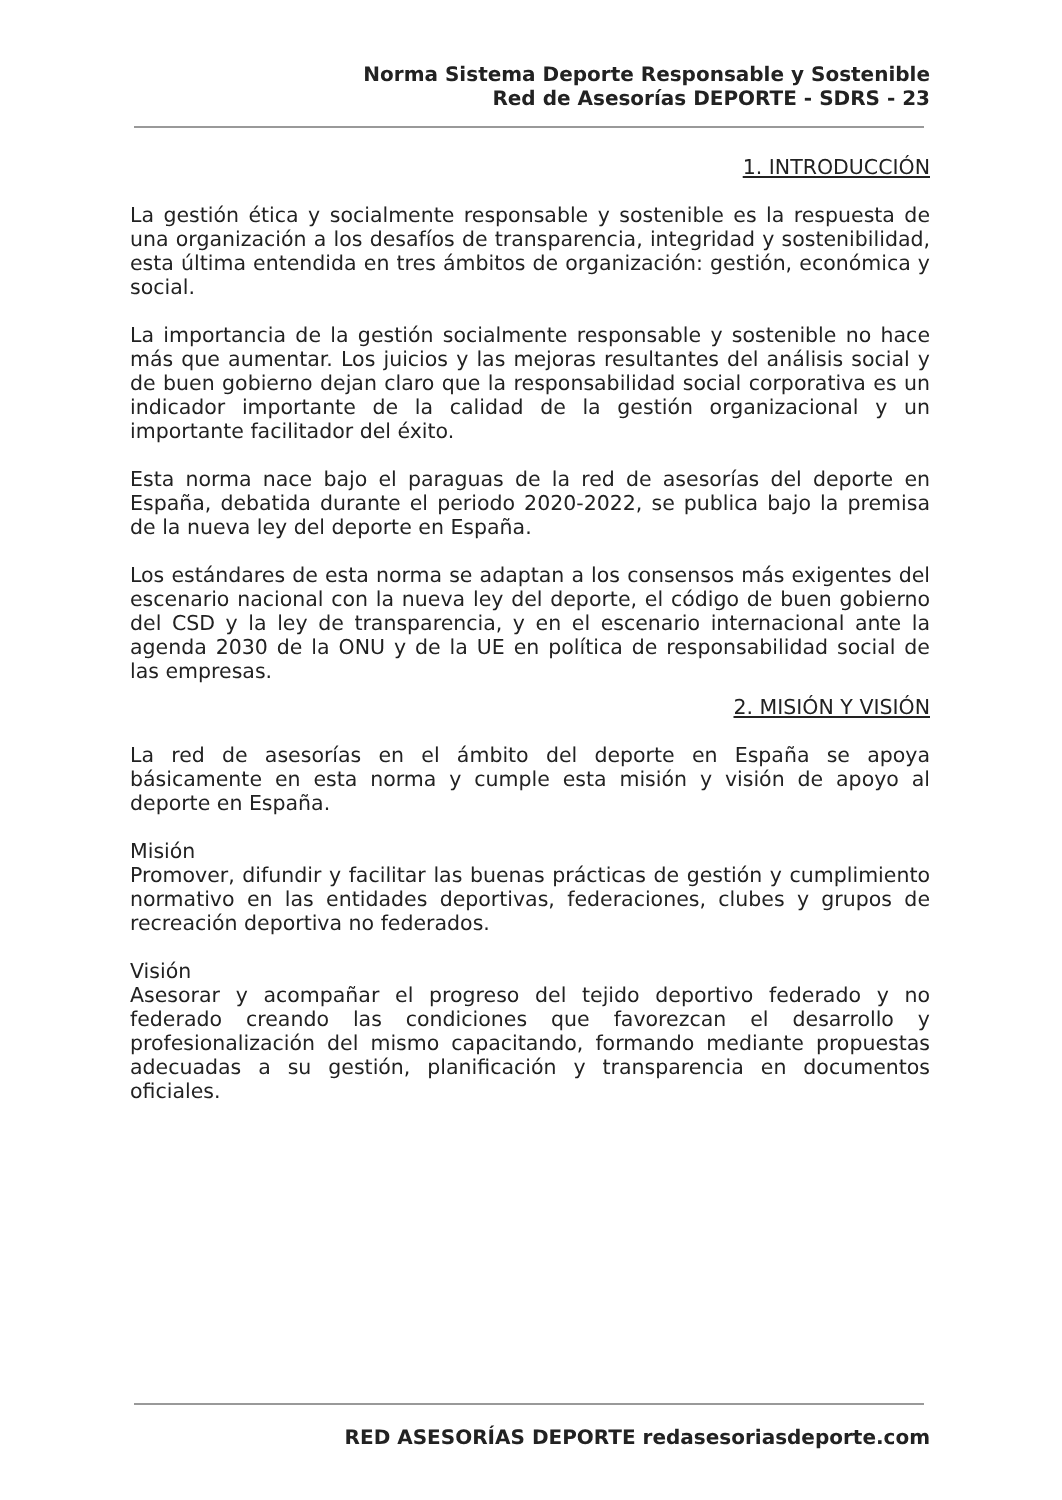Norma Sistema Deporte Responsable y Sostenible
Red de Asesorías DEPORTE - SDRS - 23
1. INTRODUCCIÓN
La gestión ética y socialmente responsable y sostenible es la respuesta de una organización a los desafíos de transparencia, integridad y sostenibilidad, esta última entendida en tres ámbitos de organización: gestión, económica y social.
La importancia de la gestión socialmente responsable y sostenible no hace más que aumentar. Los juicios y las mejoras resultantes del análisis social y de buen gobierno dejan claro que la responsabilidad social corporativa es un indicador importante de la calidad de la gestión organizacional y un importante facilitador del éxito.
Esta norma nace bajo el paraguas de la red de asesorías del deporte en España, debatida durante el periodo 2020-2022, se publica bajo la premisa de la nueva ley del deporte en España.
Los estándares de esta norma se adaptan a los consensos más exigentes del escenario nacional con la nueva ley del deporte, el código de buen gobierno del CSD y la ley de transparencia, y en el escenario internacional ante la agenda 2030 de la ONU y de la UE en política de responsabilidad social de las empresas.
2. MISIÓN Y VISIÓN
La red de asesorías en el ámbito del deporte en España se apoya básicamente en esta norma y cumple esta misión y visión de apoyo al deporte en España.
Misión
Promover, difundir y facilitar las buenas prácticas de gestión y cumplimiento normativo en las entidades deportivas, federaciones, clubes y grupos de recreación deportiva no federados.
Visión
Asesorar y acompañar el progreso del tejido deportivo federado y no federado creando las condiciones que favorezcan el desarrollo y profesionalización del mismo capacitando, formando mediante propuestas adecuadas a su gestión, planificación y transparencia en documentos oficiales.
RED ASESORÍAS DEPORTE redasesoriasdeporte.com